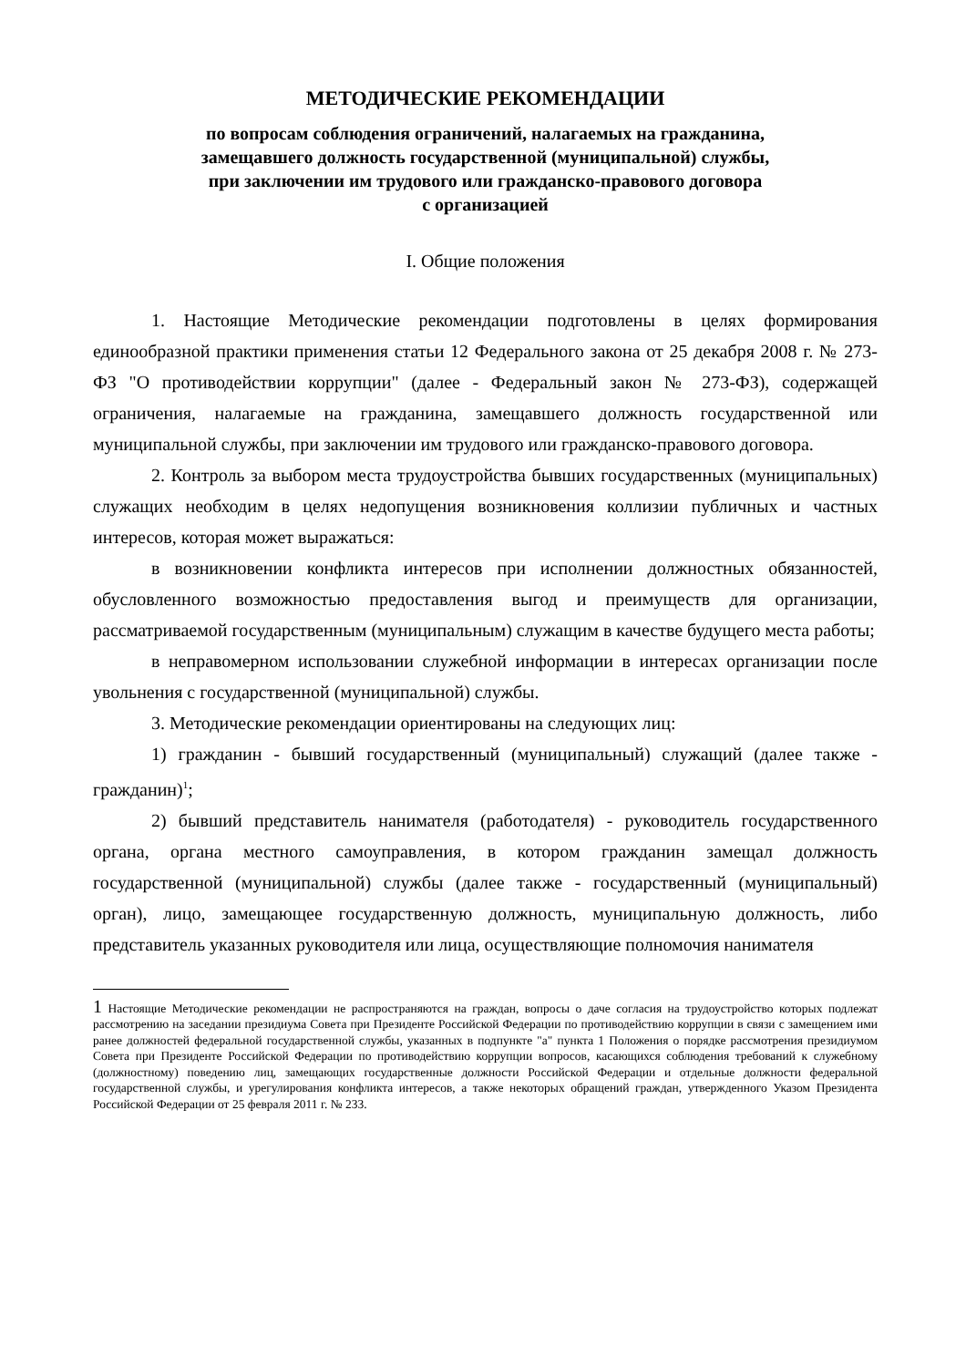МЕТОДИЧЕСКИЕ РЕКОМЕНДАЦИИ
по вопросам соблюдения ограничений, налагаемых на гражданина,
замещавшего должность государственной (муниципальной) службы,
при заключении им трудового или гражданско-правового договора
с организацией
I. Общие положения
1. Настоящие Методические рекомендации подготовлены в целях формирования единообразной практики применения статьи 12 Федерального закона от 25 декабря 2008 г. № 273-ФЗ "О противодействии коррупции" (далее - Федеральный закон № 273-ФЗ), содержащей ограничения, налагаемые на гражданина, замещавшего должность государственной или муниципальной службы, при заключении им трудового или гражданско-правового договора.
2. Контроль за выбором места трудоустройства бывших государственных (муниципальных) служащих необходим в целях недопущения возникновения коллизии публичных и частных интересов, которая может выражаться:
в возникновении конфликта интересов при исполнении должностных обязанностей, обусловленного возможностью предоставления выгод и преимуществ для организации, рассматриваемой государственным (муниципальным) служащим в качестве будущего места работы;
в неправомерном использовании служебной информации в интересах организации после увольнения с государственной (муниципальной) службы.
3. Методические рекомендации ориентированы на следующих лиц:
1) гражданин - бывший государственный (муниципальный) служащий (далее также - гражданин)<sup>1</sup>;
2) бывший представитель нанимателя (работодателя) - руководитель государственного органа, органа местного самоуправления, в котором гражданин замещал должность государственной (муниципальной) службы (далее также - государственный (муниципальный) орган), лицо, замещающее государственную должность, муниципальную должность, либо представитель указанных руководителя или лица, осуществляющие полномочия нанимателя
1 Настоящие Методические рекомендации не распространяются на граждан, вопросы о даче согласия на трудоустройство которых подлежат рассмотрению на заседании президиума Совета при Президенте Российской Федерации по противодействию коррупции в связи с замещением ими ранее должностей федеральной государственной службы, указанных в подпункте "а" пункта 1 Положения о порядке рассмотрения президиумом Совета при Президенте Российской Федерации по противодействию коррупции вопросов, касающихся соблюдения требований к служебному (должностному) поведению лиц, замещающих государственные должности Российской Федерации и отдельные должности федеральной государственной службы, и урегулирования конфликта интересов, а также некоторых обращений граждан, утвержденного Указом Президента Российской Федерации от 25 февраля 2011 г. № 233.